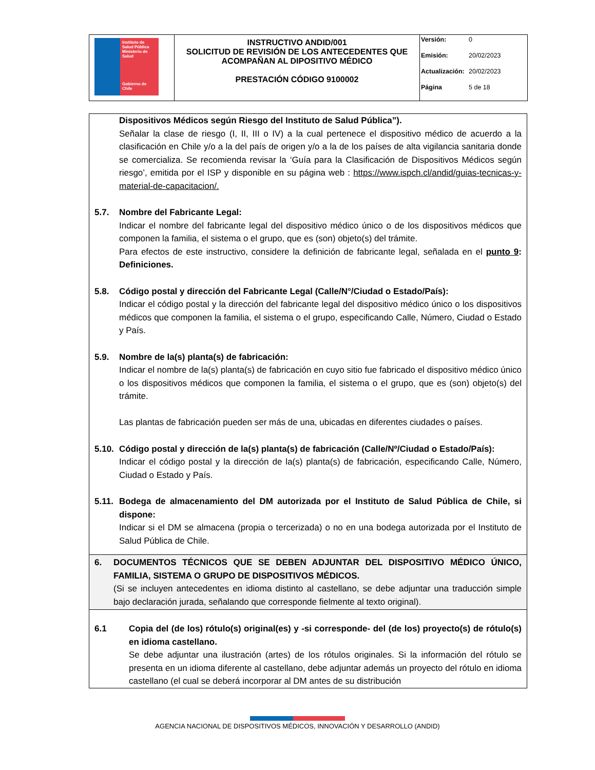| Instituto de Salud Pública Ministerio de Salud Gobierno de Chile | INSTRUCTIVO ANDID/001 SOLICITUD DE REVISIÓN DE LOS ANTECEDENTES QUE ACOMPAÑAN AL DIPOSITIVO MÉDICO PRESTACIÓN CÓDIGO 9100002 | Versión: 0 Emisión: 20/02/2023 Actualización: 20/02/2023 Página 5 de 18 |
Dispositivos Médicos según Riesgo del Instituto de Salud Pública”).
Señalar la clase de riesgo (I, II, III o IV) a la cual pertenece el dispositivo médico de acuerdo a la clasificación en Chile y/o a la del país de origen y/o a la de los países de alta vigilancia sanitaria donde se comercializa. Se recomienda revisar la ‘Guía para la Clasificación de Dispositivos Médicos según riesgo’, emitida por el ISP y disponible en su página web : https://www.ispch.cl/andid/guias-tecnicas-y-material-de-capacitacion/.
5.7. Nombre del Fabricante Legal:
Indicar el nombre del fabricante legal del dispositivo médico único o de los dispositivos médicos que componen la familia, el sistema o el grupo, que es (son) objeto(s) del trámite.
Para efectos de este instructivo, considere la definición de fabricante legal, señalada en el punto 9: Definiciones.
5.8. Código postal y dirección del Fabricante Legal (Calle/N°/Ciudad o Estado/País):
Indicar el código postal y la dirección del fabricante legal del dispositivo médico único o los dispositivos médicos que componen la familia, el sistema o el grupo, especificando Calle, Número, Ciudad o Estado y País.
5.9. Nombre de la(s) planta(s) de fabricación:
Indicar el nombre de la(s) planta(s) de fabricación en cuyo sitio fue fabricado el dispositivo médico único o los dispositivos médicos que componen la familia, el sistema o el grupo, que es (son) objeto(s) del trámite.
Las plantas de fabricación pueden ser más de una, ubicadas en diferentes ciudades o países.
5.10.
Código postal y dirección de la(s) planta(s) de fabricación (Calle/Nº/Ciudad o Estado/País):
Indicar el código postal y la dirección de la(s) planta(s) de fabricación, especificando Calle, Número, Ciudad o Estado y País.
5.11.
Bodega de almacenamiento del DM autorizada por el Instituto de Salud Pública de Chile, si dispone:
Indicar si el DM se almacena (propia o tercerizada) o no en una bodega autorizada por el Instituto de Salud Pública de Chile.
6. DOCUMENTOS TÉCNICOS QUE SE DEBEN ADJUNTAR DEL DISPOSITIVO MÉDICO ÚNICO, FAMILIA, SISTEMA O GRUPO DE DISPOSITIVOS MÉDICOS.
(Si se incluyen antecedentes en idioma distinto al castellano, se debe adjuntar una traducción simple bajo declaración jurada, señalando que corresponde fielmente al texto original).
6.1 Copia del (de los) rótulo(s) original(es) y -si corresponde- del (de los) proyecto(s) de rótulo(s) en idioma castellano.
Se debe adjuntar una ilustración (artes) de los rótulos originales. Si la información del rótulo se presenta en un idioma diferente al castellano, debe adjuntar además un proyecto del rótulo en idioma castellano (el cual se deberá incorporar al DM antes de su distribución
AGENCIA NACIONAL DE DISPOSITIVOS MÉDICOS, INNOVACIÓN Y DESARROLLO (ANDID)